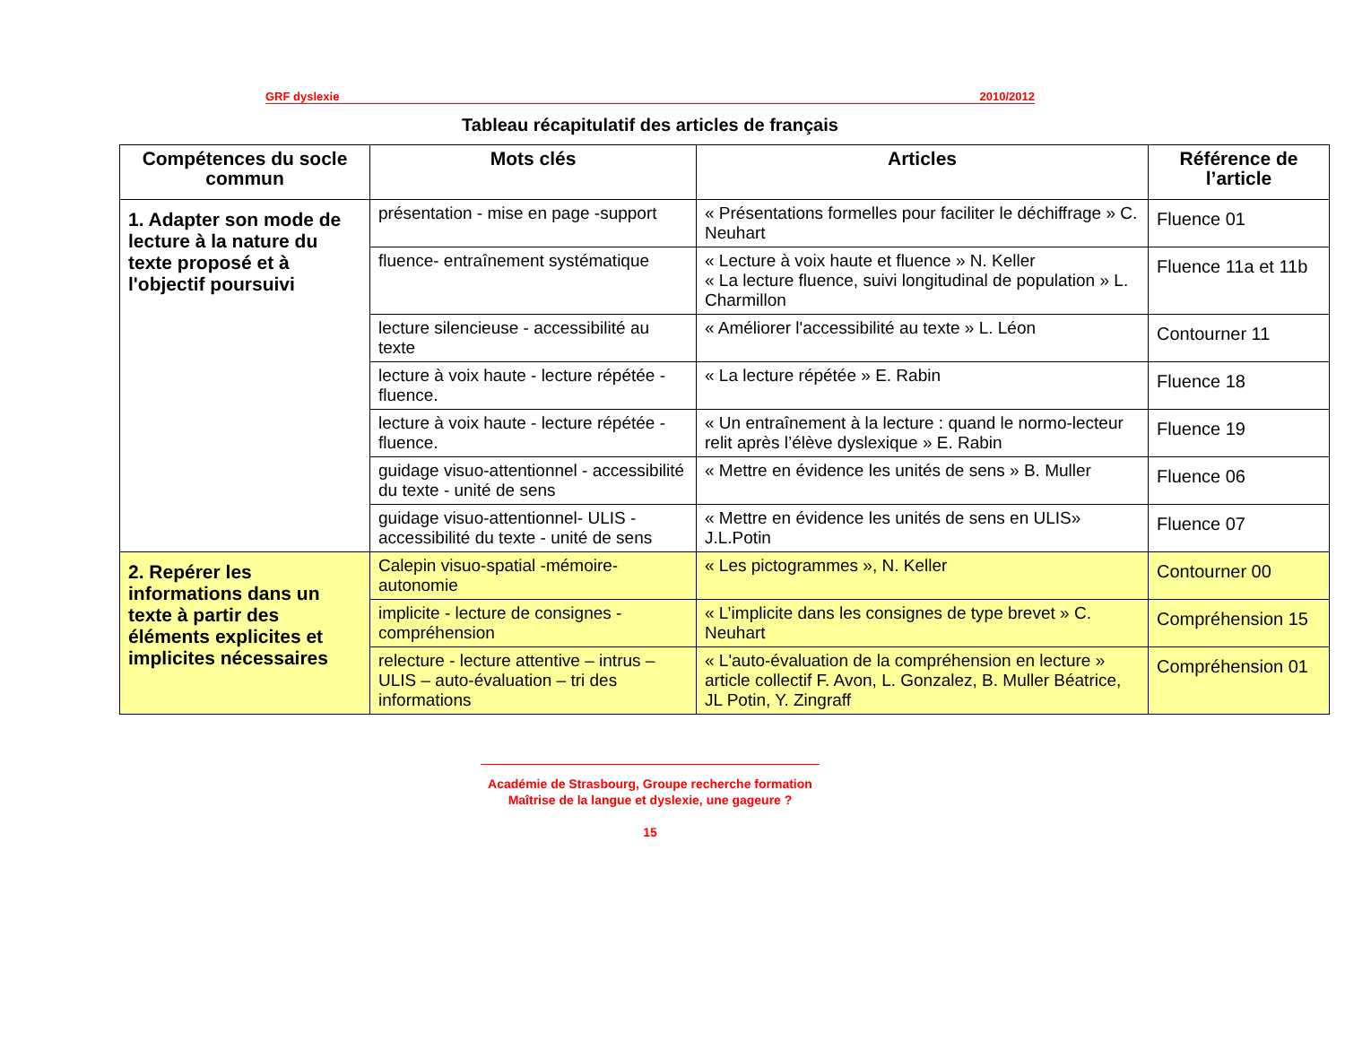GRF dyslexie 2010/2012
Tableau récapitulatif des articles de français
| Compétences du socle commun | Mots clés | Articles | Référence de l’article |
| --- | --- | --- | --- |
| 1. Adapter son mode de lecture à la nature du texte proposé et à l'objectif poursuivi | présentation - mise en page -support | « Présentations formelles pour faciliter le déchiffrage » C. Neuhart | Fluence 01 |
| | fluence- entraînement systématique | « Lecture à voix haute et fluence » N. Keller « La lecture fluence, suivi longitudinal de population » L. Charmillon | Fluence 11a et 11b |
| | lecture silencieuse - accessibilité au texte | « Améliorer l'accessibilité au texte » L. Léon | Contourner 11 |
| | lecture à voix haute - lecture répétée - fluence. | « La lecture répétée » E. Rabin | Fluence 18 |
| | lecture à voix haute - lecture répétée - fluence. | « Un entraînement à la lecture : quand le normo-lecteur relit après l’élève dyslexique » E. Rabin | Fluence 19 |
| | guidage visuo-attentionnel - accessibilité du texte - unité de sens | « Mettre en évidence les unités de sens » B. Muller | Fluence 06 |
| | guidage visuo-attentionnel- ULIS - accessibilité du texte - unité de sens | « Mettre en évidence les unités de sens en ULIS» J.L.Potin | Fluence 07 |
| 2. Repérer les informations dans un texte à partir des éléments explicites et implicites nécessaires | Calepin visuo-spatial -mémoire-autonomie | « Les pictogrammes », N. Keller | Contourner 00 |
| | implicite - lecture de consignes - compréhension | « L’implicite dans les consignes de type brevet » C. Neuhart | Compréhension 15 |
| | relecture - lecture attentive – intrus – ULIS – auto-évaluation – tri des informations | « L'auto-évaluation de la compréhension en lecture » article collectif F. Avon, L. Gonzalez, B. Muller Béatrice, JL Potin, Y. Zingraff | Compréhension 01 |
Académie de Strasbourg, Groupe recherche formation
Maîtrise de la langue et dyslexie, une gageure ?
15